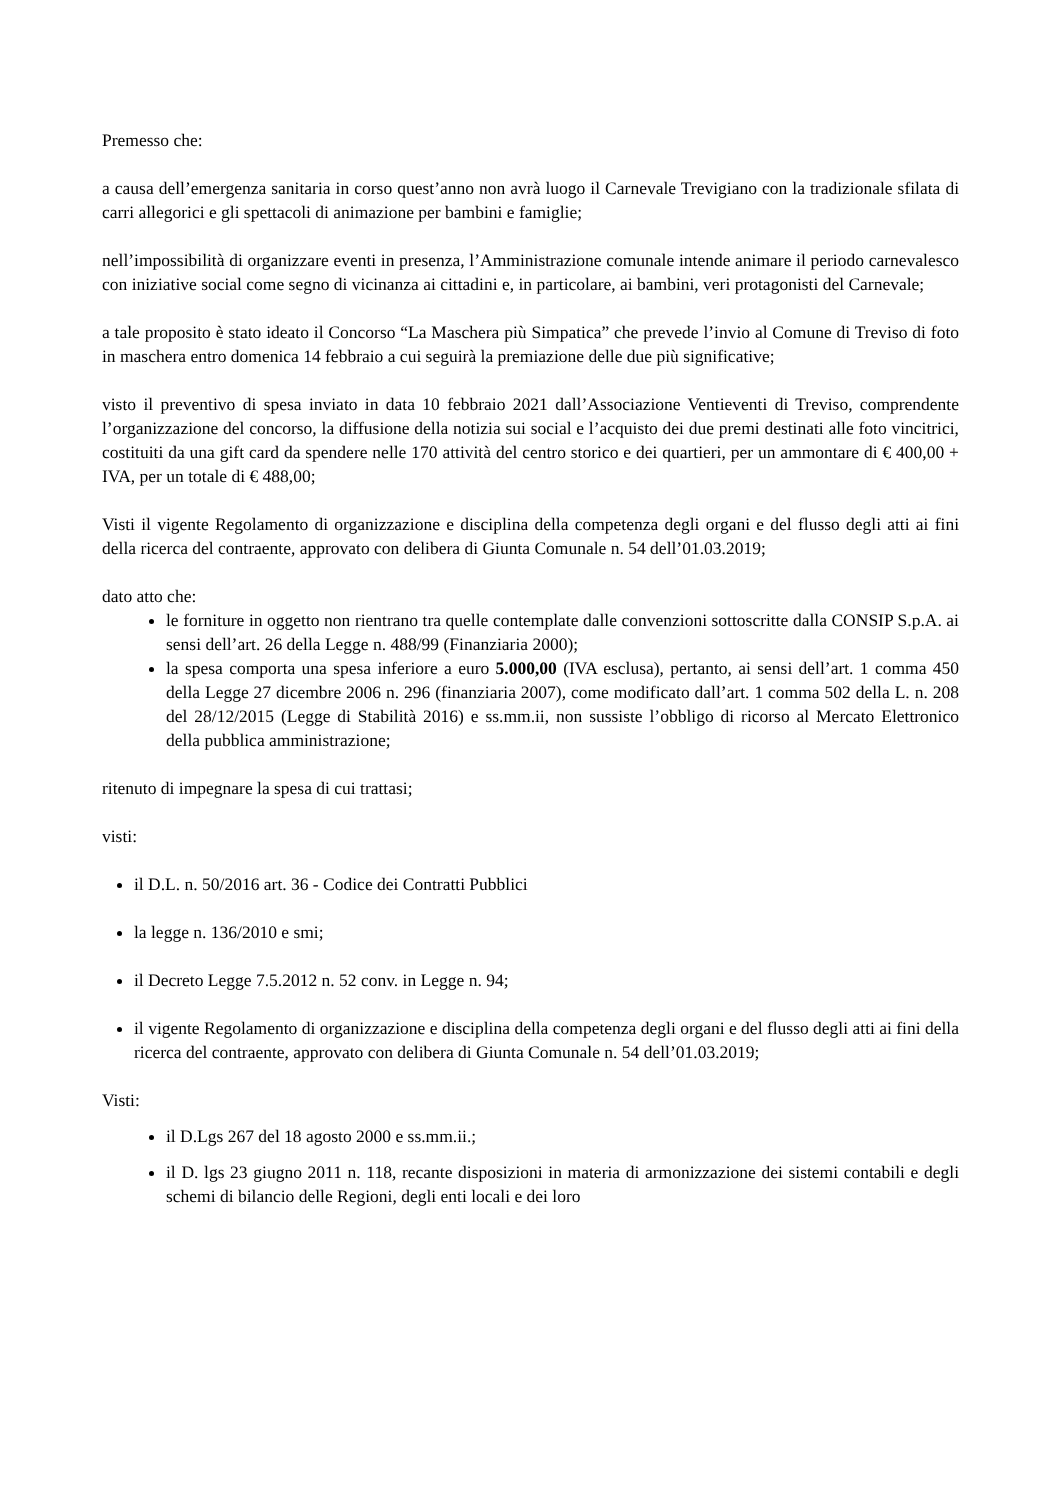Premesso che:
a causa dell’emergenza sanitaria in corso quest’anno non avrà luogo il Carnevale Trevigiano con la tradizionale sfilata di carri allegorici e gli spettacoli di animazione per bambini e famiglie;
nell’impossibilità di organizzare eventi in presenza, l’Amministrazione comunale intende animare il periodo carnevalesco con iniziative social come segno di vicinanza ai cittadini e, in particolare, ai bambini, veri protagonisti del Carnevale;
a tale proposito è stato ideato il Concorso “La Maschera più Simpatica” che prevede l’invio al Comune di Treviso di foto in maschera entro domenica 14 febbraio a cui seguirà la premiazione delle due più significative;
visto il preventivo di spesa inviato in data 10 febbraio 2021 dall’Associazione Ventieventi di Treviso, comprendente l’organizzazione del concorso, la diffusione della notizia sui social e l’acquisto dei due premi destinati alle foto vincitrici, costituiti da una gift card da spendere nelle 170 attività del centro storico e dei quartieri, per un ammontare di € 400,00 + IVA, per un totale di € 488,00;
Visti il vigente Regolamento di organizzazione e disciplina della competenza degli organi e del flusso degli atti ai fini della ricerca del contraente, approvato con delibera di Giunta Comunale n. 54 dell’01.03.2019;
dato atto che:
le forniture in oggetto non rientrano tra quelle contemplate dalle convenzioni sottoscritte dalla CONSIP S.p.A. ai sensi dell’art. 26 della Legge n. 488/99 (Finanziaria 2000);
la spesa comporta una spesa inferiore a euro 5.000,00 (IVA esclusa), pertanto, ai sensi dell’art. 1 comma 450 della Legge 27 dicembre 2006 n. 296 (finanziaria 2007), come modificato dall’art. 1 comma 502 della L. n. 208 del 28/12/2015 (Legge di Stabilità 2016) e ss.mm.ii, non sussiste l’obbligo di ricorso al Mercato Elettronico della pubblica amministrazione;
ritenuto di impegnare la spesa di cui trattasi;
visti:
il D.L. n. 50/2016 art. 36 - Codice dei Contratti Pubblici
la legge n. 136/2010 e smi;
il Decreto Legge 7.5.2012 n. 52 conv. in Legge n. 94;
il vigente Regolamento di organizzazione e disciplina della competenza degli organi e del flusso degli atti ai fini della ricerca del contraente, approvato con delibera di Giunta Comunale n. 54 dell’01.03.2019;
Visti:
il D.Lgs 267 del 18 agosto 2000 e ss.mm.ii.;
il D. lgs 23 giugno 2011 n. 118, recante disposizioni in materia di armonizzazione dei sistemi contabili e degli schemi di bilancio delle Regioni, degli enti locali e dei loro